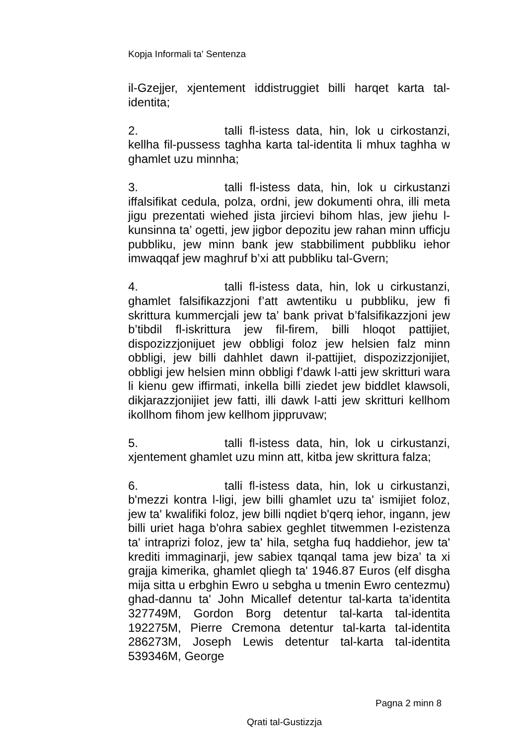Kopja Informali ta' Sentenza
il-Gzejjer, xjentement iddistruggiet billi harqet karta tal-identita;
2. talli fl-istess data, hin, lok u cirkostanzi, kellha fil-pussess taghha karta tal-identita li mhux taghha w ghamlet uzu minnha;
3. talli fl-istess data, hin, lok u cirkustanzi iffalsifikat cedula, polza, ordni, jew dokumenti ohra, illi meta jigu prezentati wiehed jista jircievi bihom hlas, jew jiehu l-kunsinna ta’ ogetti, jew jigbor depozitu jew rahan minn ufficju pubbliku, jew minn bank jew stabbiliment pubbliku iehor imwaqqaf jew maghruf b’xi att pubbliku tal-Gvern;
4. talli fl-istess data, hin, lok u cirkustanzi, ghamlet falsifikazzjoni f’att awtentiku u pubbliku, jew fi skrittura kummercjali jew ta’ bank privat b’falsifikazzjoni jew b’tibdil fl-iskrittura jew fil-firem, billi hloqot pattijiet, dispozizzjonijuet jew obbligi foloz jew helsien falz minn obbligi, jew billi dahhlet dawn il-pattijiet, dispozizzjonijiet, obbligi jew helsien minn obbligi f’dawk l-atti jew skritturi wara li kienu gew iffirmati, inkella billi ziedet jew biddlet klawsoli, dikjarazzjonijiet jew fatti, illi dawk l-atti jew skritturi kellhom ikollhom fihom jew kellhom jippruvaw;
5. talli fl-istess data, hin, lok u cirkustanzi, xjentement ghamlet uzu minn att, kitba jew skrittura falza;
6. talli fl-istess data, hin, lok u cirkustanzi, b'mezzi kontra l-ligi, jew billi ghamlet uzu ta' ismijiet foloz, jew ta' kwalifiki foloz, jew billi nqdiet b'qerq iehor, ingann, jew billi uriet haga b'ohra sabiex geghlet titwemmen l-ezistenza ta' intraprizi foloz, jew ta' hila, setgha fuq haddiehor, jew ta' krediti immaginarji, jew sabiex tqanqal tama jew biza’ ta xi grajja kimerika, ghamlet qliegh ta' 1946.87 Euros (elf disgha mija sitta u erbghin Ewro u sebgha u tmenin Ewro centezmu) ghad-dannu ta' John Micallef detentur tal-karta ta’identita 327749M, Gordon Borg detentur tal-karta tal-identita 192275M, Pierre Cremona detentur tal-karta tal-identita 286273M, Joseph Lewis detentur tal-karta tal-identita 539346M, George
Pagna 2 minn 8
Qrati tal-Gustizzja